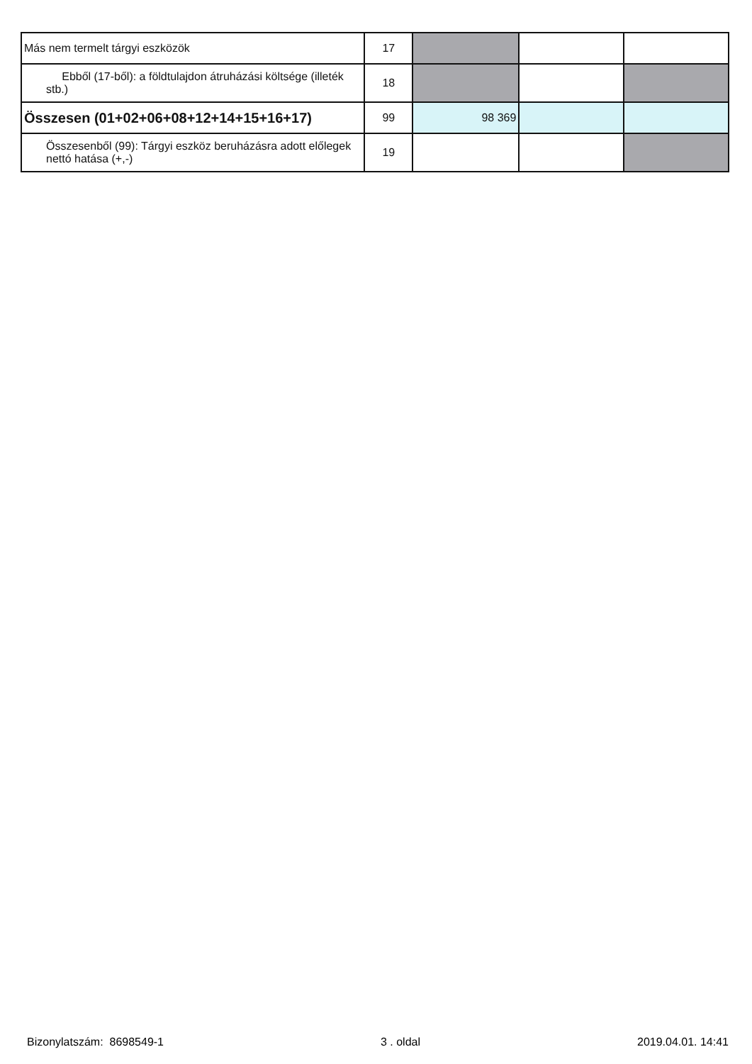| Más nem termelt tárgyi eszközök | 17 | | | |
| Ebből (17-ből): a földtulajdon átruházási költsége (illeték stb.) | 18 | | | |
| Összesen (01+02+06+08+12+14+15+16+17) | 99 | 98 369 | | |
| Összesenből (99): Tárgyi eszköz beruházásra adott előlegek nettó hatása (+,-) | 19 | | | |
Bizonylatszám: 8698549-1 3 . oldal 2019.04.01. 14:41